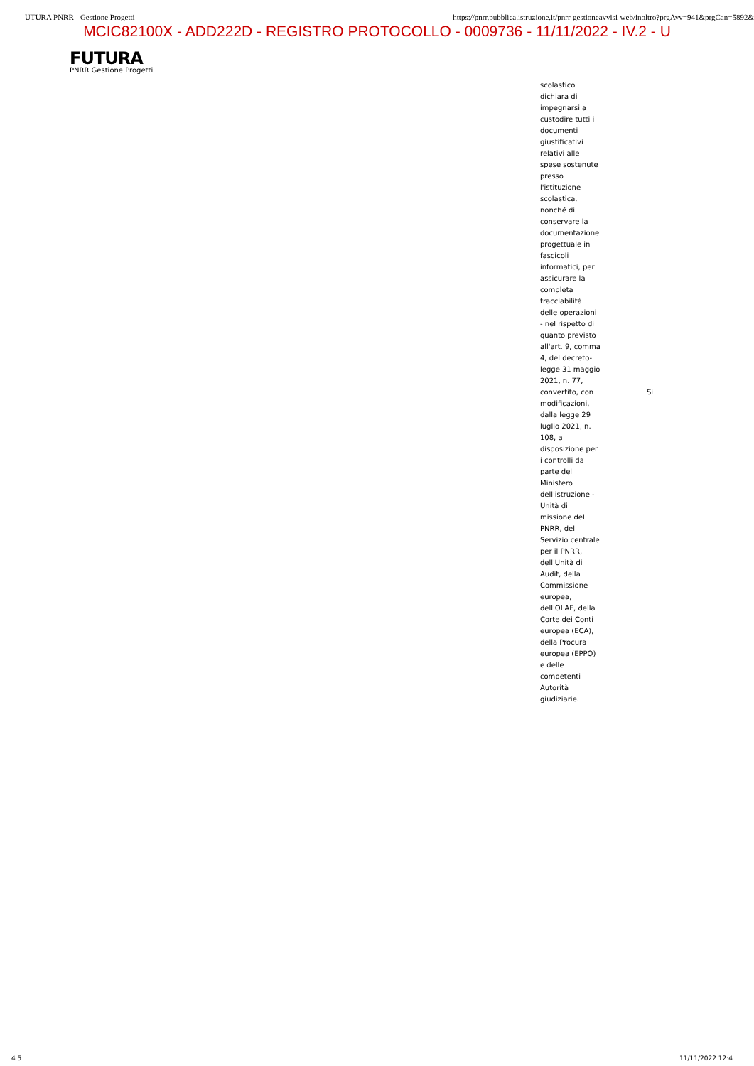UTURA PNRR - Gestione Progetti https://pnrr.pubblica.istruzione.it/pnrr-gestioneavvisi-web/inoltro?prgAvv=941&prgCan=5892&
MCIC82100X - ADD222D - REGISTRO PROTOCOLLO - 0009736 - 11/11/2022 - IV.2 - U
FUTURA
PNRR Gestione Progetti
| scolastico dichiara di impegnarsi a custodire tutti i documenti giustificativi relativi alle spese sostenute presso l'istituzione scolastica, nonché di conservare la documentazione progettuale in fascicoli informatici, per assicurare la completa tracciabilità delle operazioni - nel rispetto di quanto previsto all'art. 9, comma 4, del decreto- legge 31 maggio 2021, n. 77, convertito, con modificazioni, dalla legge 29 luglio 2021, n. 108, a disposizione per i controlli da parte del Ministero dell'istruzione - Unità di missione del PNRR, del Servizio centrale per il PNRR, dell'Unità di Audit, della Commissione europea, dell'OLAF, della Corte dei Conti europea (ECA), della Procura europea (EPPO) e delle competenti Autorità giudiziarie. | Si |
4 5 11/11/2022 12:4